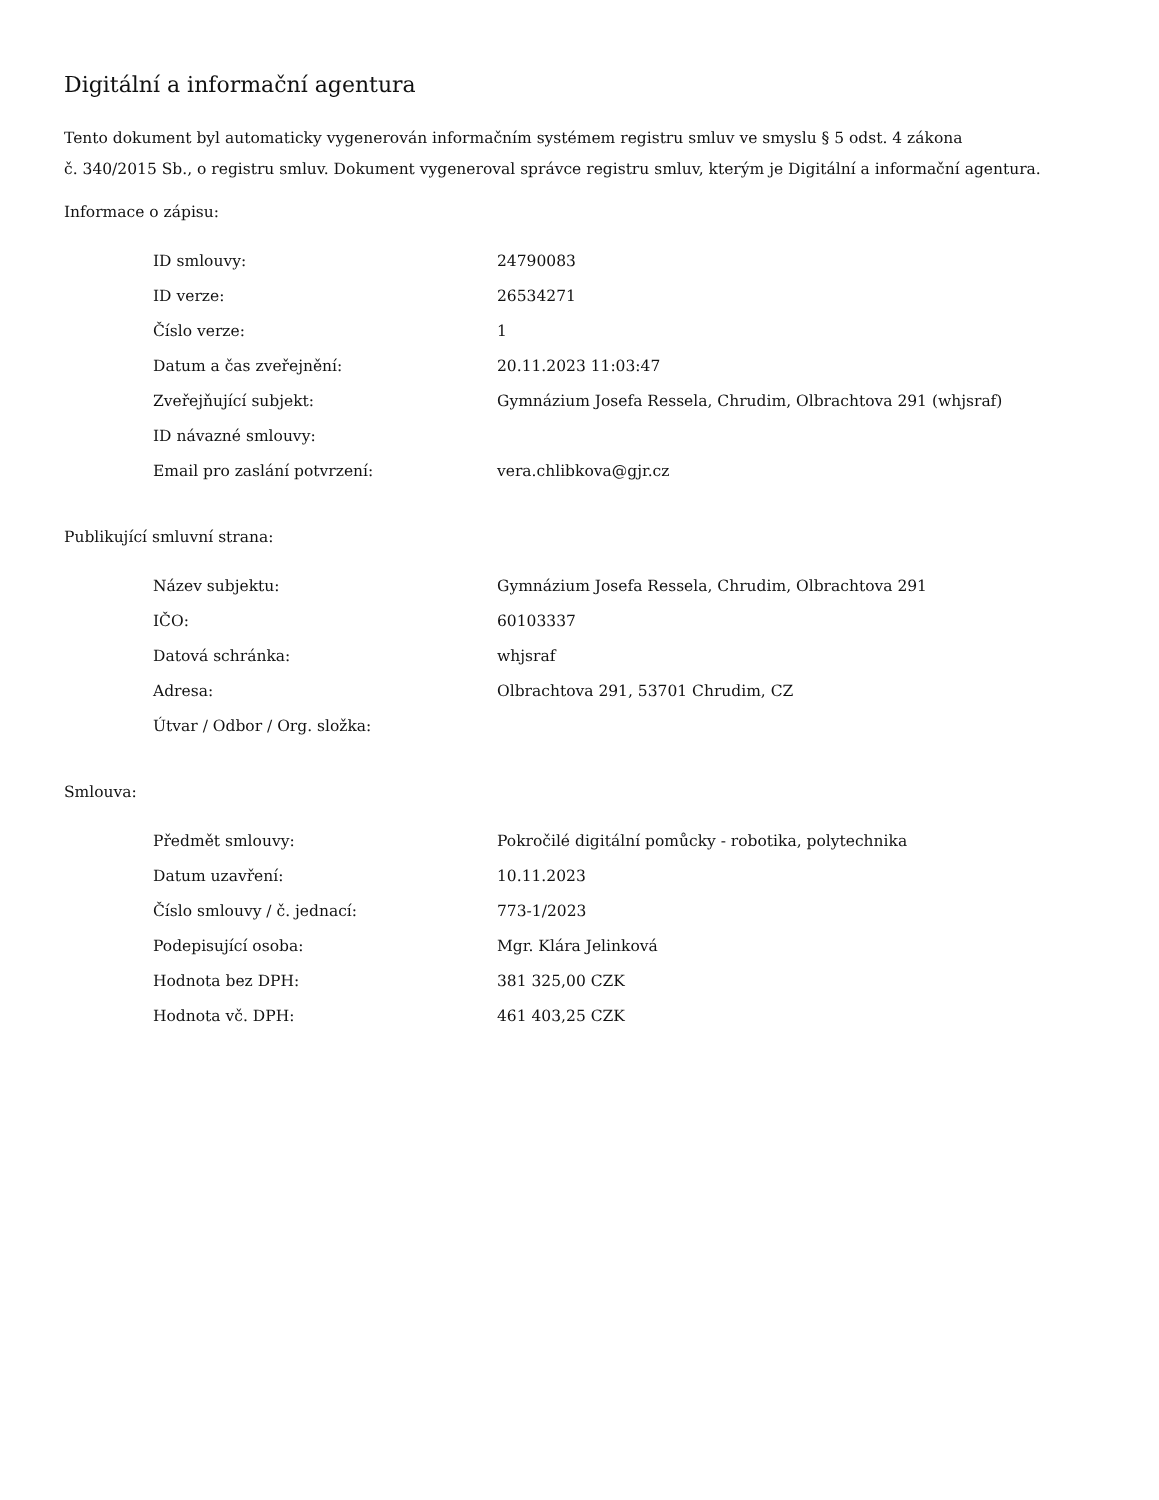Digitální a informační agentura
Tento dokument byl automaticky vygenerován informačním systémem registru smluv ve smyslu § 5 odst. 4 zákona
č. 340/2015 Sb., o registru smluv. Dokument vygeneroval správce registru smluv, kterým je Digitální a informační agentura.
Informace o zápisu:
| ID smlouvy: | 24790083 |
| ID verze: | 26534271 |
| Číslo verze: | 1 |
| Datum a čas zveřejnění: | 20.11.2023 11:03:47 |
| Zveřejňující subjekt: | Gymnázium Josefa Ressela, Chrudim, Olbrachtova 291 (whjsraf) |
| ID návazné smlouvy: | |
| Email pro zaslání potvrzení: | vera.chlibkova@gjr.cz |
Publikující smluvní strana:
| Název subjektu: | Gymnázium Josefa Ressela, Chrudim, Olbrachtova 291 |
| IČO: | 60103337 |
| Datová schránka: | whjsraf |
| Adresa: | Olbrachtova 291, 53701 Chrudim, CZ |
| Útvar / Odbor / Org. složka: | |
Smlouva:
| Předmět smlouvy: | Pokročilé digitální pomůcky - robotika, polytechnika |
| Datum uzavření: | 10.11.2023 |
| Číslo smlouvy / č. jednací: | 773-1/2023 |
| Podepisující osoba: | Mgr. Klára Jelinková |
| Hodnota bez DPH: | 381 325,00 CZK |
| Hodnota vč. DPH: | 461 403,25 CZK |